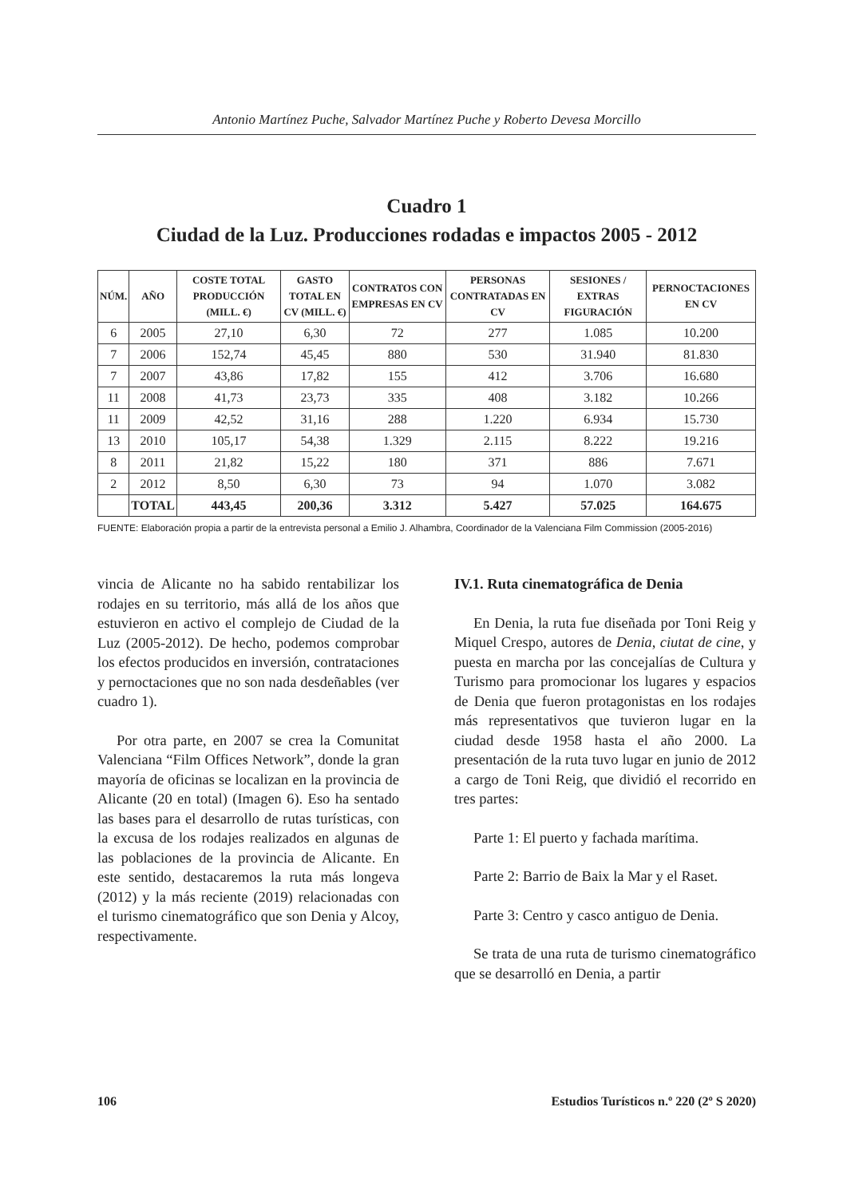Antonio Martínez Puche, Salvador Martínez Puche y Roberto Devesa Morcillo
Cuadro 1
Ciudad de la Luz. Producciones rodadas e impactos 2005 - 2012
| NÚM. | AÑO | COSTE TOTAL PRODUCCIÓN (MILL. €) | GASTO TOTAL EN CV (MILL. €) | CONTRATOS CON EMPRESAS EN CV | PERSONAS CONTRATADAS EN CV | SESIONES / EXTRAS FIGURACIÓN | PERNOCTACIONES EN CV |
| --- | --- | --- | --- | --- | --- | --- | --- |
| 6 | 2005 | 27,10 | 6,30 | 72 | 277 | 1.085 | 10.200 |
| 7 | 2006 | 152,74 | 45,45 | 880 | 530 | 31.940 | 81.830 |
| 7 | 2007 | 43,86 | 17,82 | 155 | 412 | 3.706 | 16.680 |
| 11 | 2008 | 41,73 | 23,73 | 335 | 408 | 3.182 | 10.266 |
| 11 | 2009 | 42,52 | 31,16 | 288 | 1.220 | 6.934 | 15.730 |
| 13 | 2010 | 105,17 | 54,38 | 1.329 | 2.115 | 8.222 | 19.216 |
| 8 | 2011 | 21,82 | 15,22 | 180 | 371 | 886 | 7.671 |
| 2 | 2012 | 8,50 | 6,30 | 73 | 94 | 1.070 | 3.082 |
| | TOTAL | 443,45 | 200,36 | 3.312 | 5.427 | 57.025 | 164.675 |
FUENTE: Elaboración propia a partir de la entrevista personal a Emilio J. Alhambra, Coordinador de la Valenciana Film Commission (2005-2016)
vincia de Alicante no ha sabido rentabilizar los rodajes en su territorio, más allá de los años que estuvieron en activo el complejo de Ciudad de la Luz (2005-2012). De hecho, podemos comprobar los efectos producidos en inversión, contrataciones y pernoctaciones que no son nada desdeñables (ver cuadro 1).
Por otra parte, en 2007 se crea la Comunitat Valenciana “Film Offices Network”, donde la gran mayoría de oficinas se localizan en la provincia de Alicante (20 en total) (Imagen 6). Eso ha sentado las bases para el desarrollo de rutas turísticas, con la excusa de los rodajes realizados en algunas de las poblaciones de la provincia de Alicante. En este sentido, destacaremos la ruta más longeva (2012) y la más reciente (2019) relacionadas con el turismo cinematográfico que son Denia y Alcoy, respectivamente.
IV.1. Ruta cinematográfica de Denia
En Denia, la ruta fue diseñada por Toni Reig y Miquel Crespo, autores de Denia, ciutat de cine, y puesta en marcha por las concejalías de Cultura y Turismo para promocionar los lugares y espacios de Denia que fueron protagonistas en los rodajes más representativos que tuvieron lugar en la ciudad desde 1958 hasta el año 2000. La presentación de la ruta tuvo lugar en junio de 2012 a cargo de Toni Reig, que dividió el recorrido en tres partes:
Parte 1: El puerto y fachada marítima.
Parte 2: Barrio de Baix la Mar y el Raset.
Parte 3: Centro y casco antiguo de Denia.
Se trata de una ruta de turismo cinematográfico que se desarrolló en Denia, a partir
106 Estudios Turísticos n.º 220 (2º S 2020)